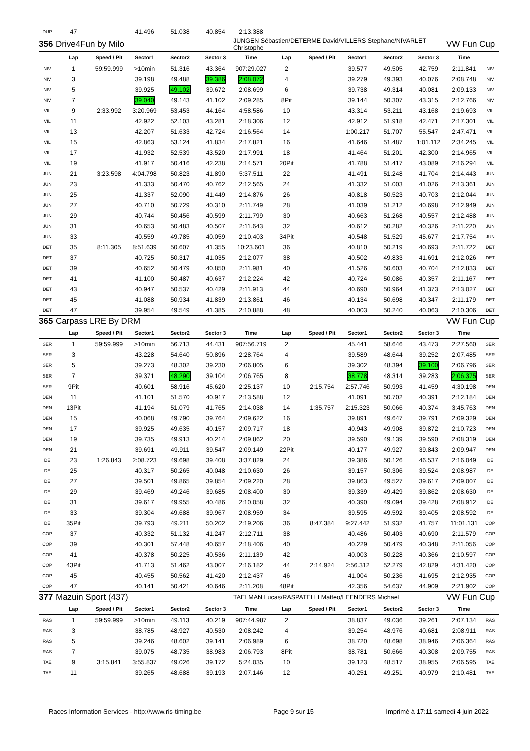| DUP | 47 | | 41.496 | 51.038 | 40.854 | 2:13.388 | | | | | | | |
| 356 | Drive4Fun by Milo | | | | | JUNGEN Sébastien/DETERME David/VILLERS Stephane/NIVARLET Christophe | | | | | | VW Fun Cup | |
| | Lap | Speed / Pit | Sector1 | Sector2 | Sector 3 | Time | Lap | Speed / Pit | Sector1 | Sector2 | Sector 3 | Time | |
| NIV | 1 | 59:59.999 | >10min | 51.316 | 43.364 | 907:29.027 | 2 | | 39.577 | 49.505 | 42.759 | 2:11.841 | NIV |
| NIV | 3 | | 39.198 | 49.488 | 39.386 | 2:08.072 | 4 | | 39.279 | 49.393 | 40.076 | 2:08.748 | NIV |
| NIV | 5 | | 39.925 | 49.102 | 39.672 | 2:08.699 | 6 | | 39.738 | 49.314 | 40.081 | 2:09.133 | NIV |
| NIV | 7 | | 39.040 | 49.143 | 41.102 | 2:09.285 | 8Pit | | 39.144 | 50.307 | 43.315 | 2:12.766 | NIV |
| VIL | 9 | 2:33.992 | 3:20.969 | 53.453 | 44.164 | 4:58.586 | 10 | | 43.314 | 53.211 | 43.168 | 2:19.693 | VIL |
| VIL | 11 | | 42.922 | 52.103 | 43.281 | 2:18.306 | 12 | | 42.912 | 51.918 | 42.471 | 2:17.301 | VIL |
| VIL | 13 | | 42.207 | 51.633 | 42.724 | 2:16.564 | 14 | | 1:00.217 | 51.707 | 55.547 | 2:47.471 | VIL |
| VIL | 15 | | 42.863 | 53.124 | 41.834 | 2:17.821 | 16 | | 41.646 | 51.487 | 1:01.112 | 2:34.245 | VIL |
| VIL | 17 | | 41.932 | 52.539 | 43.520 | 2:17.991 | 18 | | 41.464 | 51.201 | 42.300 | 2:14.965 | VIL |
| VIL | 19 | | 41.917 | 50.416 | 42.238 | 2:14.571 | 20Pit | | 41.788 | 51.417 | 43.089 | 2:16.294 | VIL |
| JUN | 21 | 3:23.598 | 4:04.798 | 50.823 | 41.890 | 5:37.511 | 22 | | 41.491 | 51.248 | 41.704 | 2:14.443 | JUN |
| JUN | 23 | | 41.333 | 50.470 | 40.762 | 2:12.565 | 24 | | 41.332 | 51.003 | 41.026 | 2:13.361 | JUN |
| JUN | 25 | | 41.337 | 52.090 | 41.449 | 2:14.876 | 26 | | 40.818 | 50.523 | 40.703 | 2:12.044 | JUN |
| JUN | 27 | | 40.710 | 50.729 | 40.310 | 2:11.749 | 28 | | 41.039 | 51.212 | 40.698 | 2:12.949 | JUN |
| JUN | 29 | | 40.744 | 50.456 | 40.599 | 2:11.799 | 30 | | 40.663 | 51.268 | 40.557 | 2:12.488 | JUN |
| JUN | 31 | | 40.653 | 50.483 | 40.507 | 2:11.643 | 32 | | 40.612 | 50.282 | 40.326 | 2:11.220 | JUN |
| JUN | 33 | | 40.559 | 49.785 | 40.059 | 2:10.403 | 34Pit | | 40.548 | 51.529 | 45.677 | 2:17.754 | JUN |
| DET | 35 | 8:11.305 | 8:51.639 | 50.607 | 41.355 | 10:23.601 | 36 | | 40.810 | 50.219 | 40.693 | 2:11.722 | DET |
| DET | 37 | | 40.725 | 50.317 | 41.035 | 2:12.077 | 38 | | 40.502 | 49.833 | 41.691 | 2:12.026 | DET |
| DET | 39 | | 40.652 | 50.479 | 40.850 | 2:11.981 | 40 | | 41.526 | 50.603 | 40.704 | 2:12.833 | DET |
| DET | 41 | | 41.100 | 50.487 | 40.637 | 2:12.224 | 42 | | 40.724 | 50.086 | 40.357 | 2:11.167 | DET |
| DET | 43 | | 40.947 | 50.537 | 40.429 | 2:11.913 | 44 | | 40.690 | 50.964 | 41.373 | 2:13.027 | DET |
| DET | 45 | | 41.088 | 50.934 | 41.839 | 2:13.861 | 46 | | 40.134 | 50.698 | 40.347 | 2:11.179 | DET |
| DET | 47 | | 39.954 | 49.549 | 41.385 | 2:10.888 | 48 | | 40.003 | 50.240 | 40.063 | 2:10.306 | DET |
| 365 | Carpass LRE By DRM | | | | | | | | | | | VW Fun Cup | |
| | Lap | Speed / Pit | Sector1 | Sector2 | Sector 3 | Time | Lap | Speed / Pit | Sector1 | Sector2 | Sector 3 | Time | |
| SER | 1 | 59:59.999 | >10min | 56.713 | 44.431 | 907:56.719 | 2 | | 45.441 | 58.646 | 43.473 | 2:27.560 | SER |
| SER | 3 | | 43.228 | 54.640 | 50.896 | 2:28.764 | 4 | | 39.589 | 48.644 | 39.252 | 2:07.485 | SER |
| SER | 5 | | 39.273 | 48.302 | 39.230 | 2:06.805 | 6 | | 39.302 | 48.394 | 39.100 | 2:06.796 | SER |
| SER | 7 | | 39.371 | 48.290 | 39.104 | 2:06.765 | 8 | | 38.778 | 48.314 | 39.283 | 2:06.375 | SER |
| SER | 9Pit | | 40.601 | 58.916 | 45.620 | 2:25.137 | 10 | 2:15.754 | 2:57.746 | 50.993 | 41.459 | 4:30.198 | DEN |
| DEN | 11 | | 41.101 | 51.570 | 40.917 | 2:13.588 | 12 | | 41.091 | 50.702 | 40.391 | 2:12.184 | DEN |
| DEN | 13Pit | | 41.194 | 51.079 | 41.765 | 2:14.038 | 14 | 1:35.757 | 2:15.323 | 50.066 | 40.374 | 3:45.763 | DEN |
| DEN | 15 | | 40.068 | 49.790 | 39.764 | 2:09.622 | 16 | | 39.891 | 49.647 | 39.791 | 2:09.329 | DEN |
| DEN | 17 | | 39.925 | 49.635 | 40.157 | 2:09.717 | 18 | | 40.943 | 49.908 | 39.872 | 2:10.723 | DEN |
| DEN | 19 | | 39.735 | 49.913 | 40.214 | 2:09.862 | 20 | | 39.590 | 49.139 | 39.590 | 2:08.319 | DEN |
| DEN | 21 | | 39.691 | 49.911 | 39.547 | 2:09.149 | 22Pit | | 40.177 | 49.927 | 39.843 | 2:09.947 | DEN |
| DE | 23 | 1:26.843 | 2:08.723 | 49.698 | 39.408 | 3:37.829 | 24 | | 39.386 | 50.126 | 46.537 | 2:16.049 | DE |
| DE | 25 | | 40.317 | 50.265 | 40.048 | 2:10.630 | 26 | | 39.157 | 50.306 | 39.524 | 2:08.987 | DE |
| DE | 27 | | 39.501 | 49.865 | 39.854 | 2:09.220 | 28 | | 39.863 | 49.527 | 39.617 | 2:09.007 | DE |
| DE | 29 | | 39.469 | 49.246 | 39.685 | 2:08.400 | 30 | | 39.339 | 49.429 | 39.862 | 2:08.630 | DE |
| DE | 31 | | 39.617 | 49.955 | 40.486 | 2:10.058 | 32 | | 40.390 | 49.094 | 39.428 | 2:08.912 | DE |
| DE | 33 | | 39.304 | 49.688 | 39.967 | 2:08.959 | 34 | | 39.595 | 49.592 | 39.405 | 2:08.592 | DE |
| DE | 35Pit | | 39.793 | 49.211 | 50.202 | 2:19.206 | 36 | 8:47.384 | 9:27.442 | 51.932 | 41.757 | 11:01.131 | COP |
| COP | 37 | | 40.332 | 51.132 | 41.247 | 2:12.711 | 38 | | 40.486 | 50.403 | 40.690 | 2:11.579 | COP |
| COP | 39 | | 40.301 | 57.448 | 40.657 | 2:18.406 | 40 | | 40.229 | 50.479 | 40.348 | 2:11.056 | COP |
| COP | 41 | | 40.378 | 50.225 | 40.536 | 2:11.139 | 42 | | 40.003 | 50.228 | 40.366 | 2:10.597 | COP |
| COP | 43Pit | | 41.713 | 51.462 | 43.007 | 2:16.182 | 44 | 2:14.924 | 2:56.312 | 52.279 | 42.829 | 4:31.420 | COP |
| COP | 45 | | 40.455 | 50.562 | 41.420 | 2:12.437 | 46 | | 41.004 | 50.236 | 41.695 | 2:12.935 | COP |
| COP | 47 | | 40.141 | 50.421 | 40.646 | 2:11.208 | 48Pit | | 42.356 | 54.637 | 44.909 | 2:21.902 | COP |
| 377 | Mazuin Sport (437) | | | | | TAELMAN Lucas/RASPATELLI Matteo/LEENDERS Michael | | | | | | VW Fun Cup | |
| | Lap | Speed / Pit | Sector1 | Sector2 | Sector 3 | Time | Lap | Speed / Pit | Sector1 | Sector2 | Sector 3 | Time | |
| RAS | 1 | 59:59.999 | >10min | 49.113 | 40.219 | 907:44.987 | 2 | | 38.837 | 49.036 | 39.261 | 2:07.134 | RAS |
| RAS | 3 | | 38.785 | 48.927 | 40.530 | 2:08.242 | 4 | | 39.254 | 48.976 | 40.681 | 2:08.911 | RAS |
| RAS | 5 | | 39.246 | 48.602 | 39.141 | 2:06.989 | 6 | | 38.720 | 48.698 | 38.946 | 2:06.364 | RAS |
| RAS | 7 | | 39.075 | 48.735 | 38.983 | 2:06.793 | 8Pit | | 38.781 | 50.666 | 40.308 | 2:09.755 | RAS |
| TAE | 9 | 3:15.841 | 3:55.837 | 49.026 | 39.172 | 5:24.035 | 10 | | 39.123 | 48.517 | 38.955 | 2:06.595 | TAE |
| TAE | 11 | | 39.265 | 48.688 | 39.193 | 2:07.146 | 12 | | 40.251 | 49.251 | 40.979 | 2:10.481 | TAE |
Races Information Services - http://www.ris-timing.be Page 9 sur 15 Imprimé à 17:11 samedi 4 juin 2022